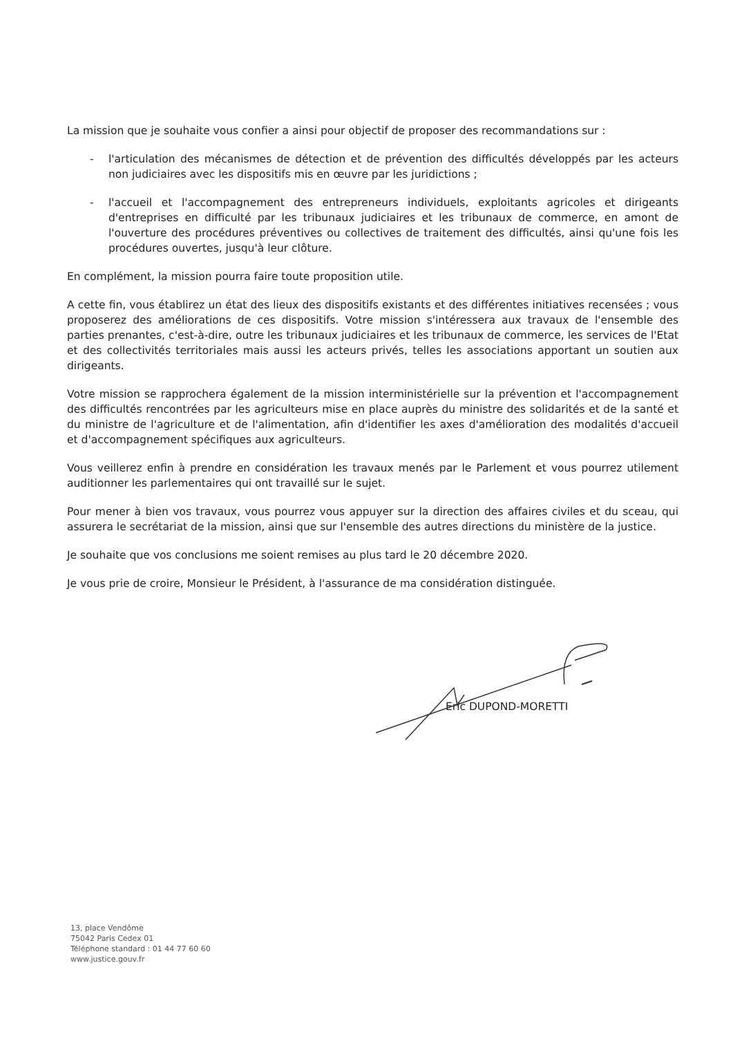La mission que je souhaite vous confier a ainsi pour objectif de proposer des recommandations sur :
- l'articulation des mécanismes de détection et de prévention des difficultés développés par les acteurs non judiciaires avec les dispositifs mis en œuvre par les juridictions ;
- l'accueil et l'accompagnement des entrepreneurs individuels, exploitants agricoles et dirigeants d'entreprises en difficulté par les tribunaux judiciaires et les tribunaux de commerce, en amont de l'ouverture des procédures préventives ou collectives de traitement des difficultés, ainsi qu'une fois les procédures ouvertes, jusqu'à leur clôture.
En complément, la mission pourra faire toute proposition utile.
A cette fin, vous établirez un état des lieux des dispositifs existants et des différentes initiatives recensées ; vous proposerez des améliorations de ces dispositifs. Votre mission s'intéressera aux travaux de l'ensemble des parties prenantes, c'est-à-dire, outre les tribunaux judiciaires et les tribunaux de commerce, les services de l'Etat et des collectivités territoriales mais aussi les acteurs privés, telles les associations apportant un soutien aux dirigeants.
Votre mission se rapprochera également de la mission interministérielle sur la prévention et l'accompagnement des difficultés rencontrées par les agriculteurs mise en place auprès du ministre des solidarités et de la santé et du ministre de l'agriculture et de l'alimentation, afin d'identifier les axes d'amélioration des modalités d'accueil et d'accompagnement spécifiques aux agriculteurs.
Vous veillerez enfin à prendre en considération les travaux menés par le Parlement et vous pourrez utilement auditionner les parlementaires qui ont travaillé sur le sujet.
Pour mener à bien vos travaux, vous pourrez vous appuyer sur la direction des affaires civiles et du sceau, qui assurera le secrétariat de la mission, ainsi que sur l'ensemble des autres directions du ministère de la justice.
Je souhaite que vos conclusions me soient remises au plus tard le 20 décembre 2020.
Je vous prie de croire, Monsieur le Président, à l'assurance de ma considération distinguée.
Eric DUPOND-MORETTI
13, place Vendôme
75042 Paris Cedex 01
Téléphone standard : 01 44 77 60 60
www.justice.gouv.fr